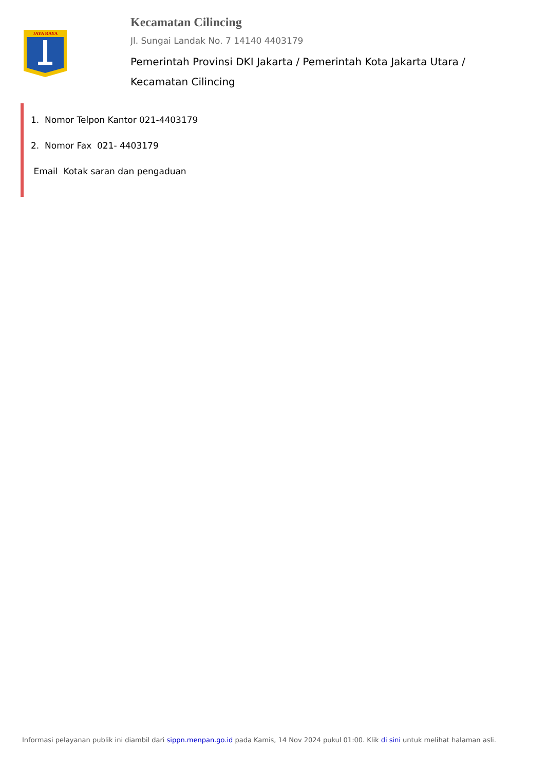JAYA RAYA
Kecamatan Cilincing
Jl. Sungai Landak No. 7 14140 4403179
Pemerintah Provinsi DKI Jakarta / Pemerintah Kota Jakarta Utara / Kecamatan Cilincing
1. Nomor Telpon Kantor 021-4403179
2. Nomor Fax 021- 4403179
Email Kotak saran dan pengaduan
Informasi pelayanan publik ini diambil dari sippn.menpan.go.id pada Kamis, 14 Nov 2024 pukul 01:00. Klik di sini untuk melihat halaman asli.